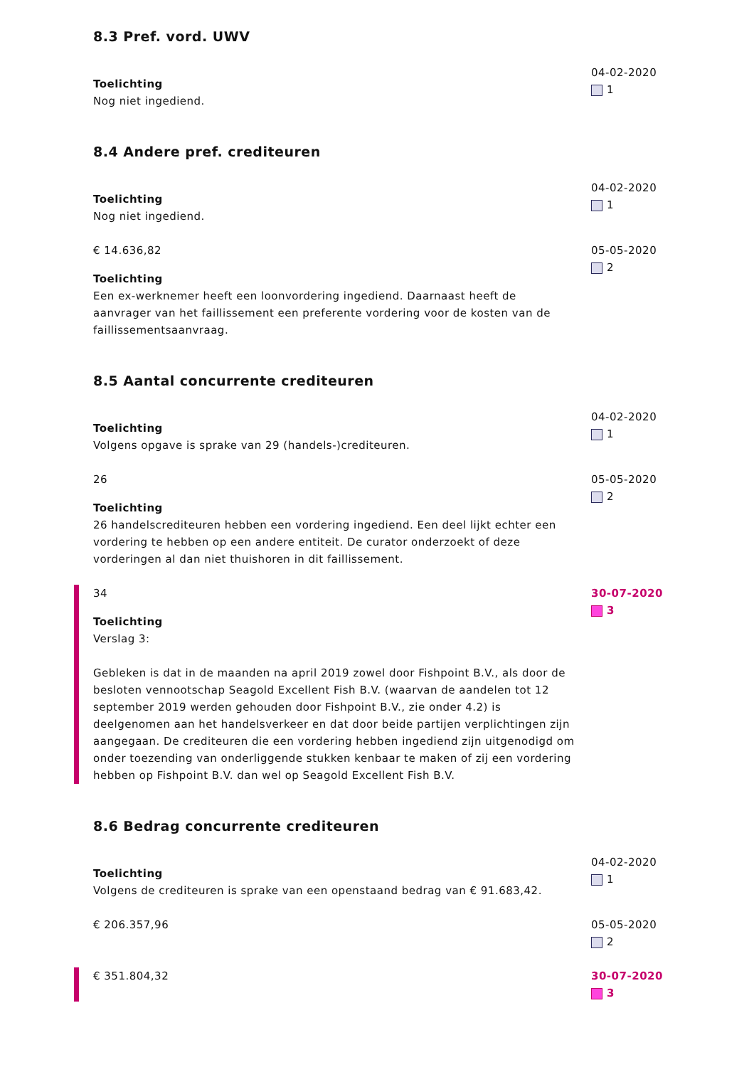8.3 Pref. vord. UWV
Toelichting
Nog niet ingediend.
04-02-2020
1
8.4 Andere pref. crediteuren
Toelichting
Nog niet ingediend.
04-02-2020
1
€ 14.636,82
Toelichting
Een ex-werknemer heeft een loonvordering ingediend. Daarnaast heeft de aanvrager van het faillissement een preferente vordering voor de kosten van de faillissementsaanvraag.
05-05-2020
2
8.5 Aantal concurrente crediteuren
Toelichting
Volgens opgave is sprake van 29 (handels-)crediteuren.
04-02-2020
1
26
Toelichting
26 handelscrediteuren hebben een vordering ingediend. Een deel lijkt echter een vordering te hebben op een andere entiteit. De curator onderzoekt of deze vorderingen al dan niet thuishoren in dit faillissement.
05-05-2020
2
34
Toelichting
Verslag 3:
Gebleken is dat in de maanden na april 2019 zowel door Fishpoint B.V., als door de besloten vennootschap Seagold Excellent Fish B.V. (waarvan de aandelen tot 12 september 2019 werden gehouden door Fishpoint B.V., zie onder 4.2) is deelgenomen aan het handelsverkeer en dat door beide partijen verplichtingen zijn aangegaan. De crediteuren die een vordering hebben ingediend zijn uitgenodigd om onder toezending van onderliggende stukken kenbaar te maken of zij een vordering hebben op Fishpoint B.V. dan wel op Seagold Excellent Fish B.V.
30-07-2020
3
8.6 Bedrag concurrente crediteuren
Toelichting
Volgens de crediteuren is sprake van een openstaand bedrag van € 91.683,42.
04-02-2020
1
€ 206.357,96 05-05-2020
2
€ 351.804,32 30-07-2020
3